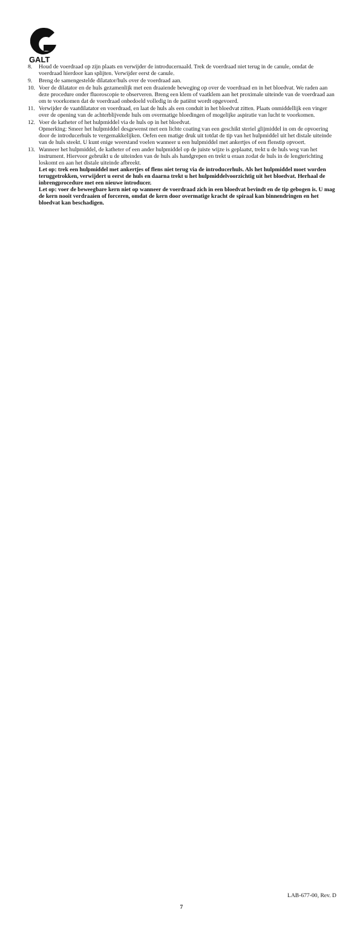GALT
8. Houd de voerdraad op zijn plaats en verwijder de introducernaald. Trek de voerdraad niet terug in de canule, omdat de voerdraad hierdoor kan splijten. Verwijder eerst de canule.
9. Breng de samengestelde dilatator/huls over de voerdraad aan.
10. Voer de dilatator en de huls gezamenlijk met een draaiende beweging op over de voerdraad en in het bloedvat. We raden aan deze procedure onder fluoroscopie te observeren. Breng een klem of vaatklem aan het proximale uiteinde van de voerdraad aan om te voorkomen dat de voerdraad onbedoeld volledig in de patiënt wordt opgevoerd.
11. Verwijder de vaatdilatator en voerdraad, en laat de huls als een conduit in het bloedvat zitten. Plaats onmiddellijk een vinger over de opening van de achterblijvende huls om overmatige bloedingen of mogelijke aspiratie van lucht te voorkomen.
12. Voer de katheter of het hulpmiddel via de huls op in het bloedvat.
Opmerking: Smeer het hulpmiddel desgewenst met een lichte coating van een geschikt steriel glijmiddel in om de opvoering door de introducerhuls te vergemakkelijken. Oefen een matige druk uit totdat de tip van het hulpmiddel uit het distale uiteinde van de huls steekt. U kunt enige weerstand voelen wanneer u een hulpmiddel met ankertjes of een flenstip opvoert.
13. Wanneer het hulpmiddel, de katheter of een ander hulpmiddel op de juiste wijze is geplaatst, trekt u de huls weg van het instrument. Hiervoor gebruikt u de uiteinden van de huls als handgrepen en trekt u eraan zodat de huls in de lengterichting loskomt en aan het distale uiteinde afbreekt.
Let op: trek een hulpmiddel met ankertjes of flens niet terug via de introducerhuls. Als het hulpmiddel moet worden teruggetrokken, verwijdert u eerst de huls en daarna trekt u het hulpmiddelvoorzichtig uit het bloedvat. Herhaal de inbrengprocedure met een nieuwe introducer.
Let op: voer de beweegbare kern niet op wanneer de voerdraad zich in een bloedvat bevindt en de tip gebogen is. U mag de kern nooit verdraaien of forceren, omdat de kern door overmatige kracht de spiraal kan binnendringen en het bloedvat kan beschadigen.
LAB-677-00, Rev. D
7